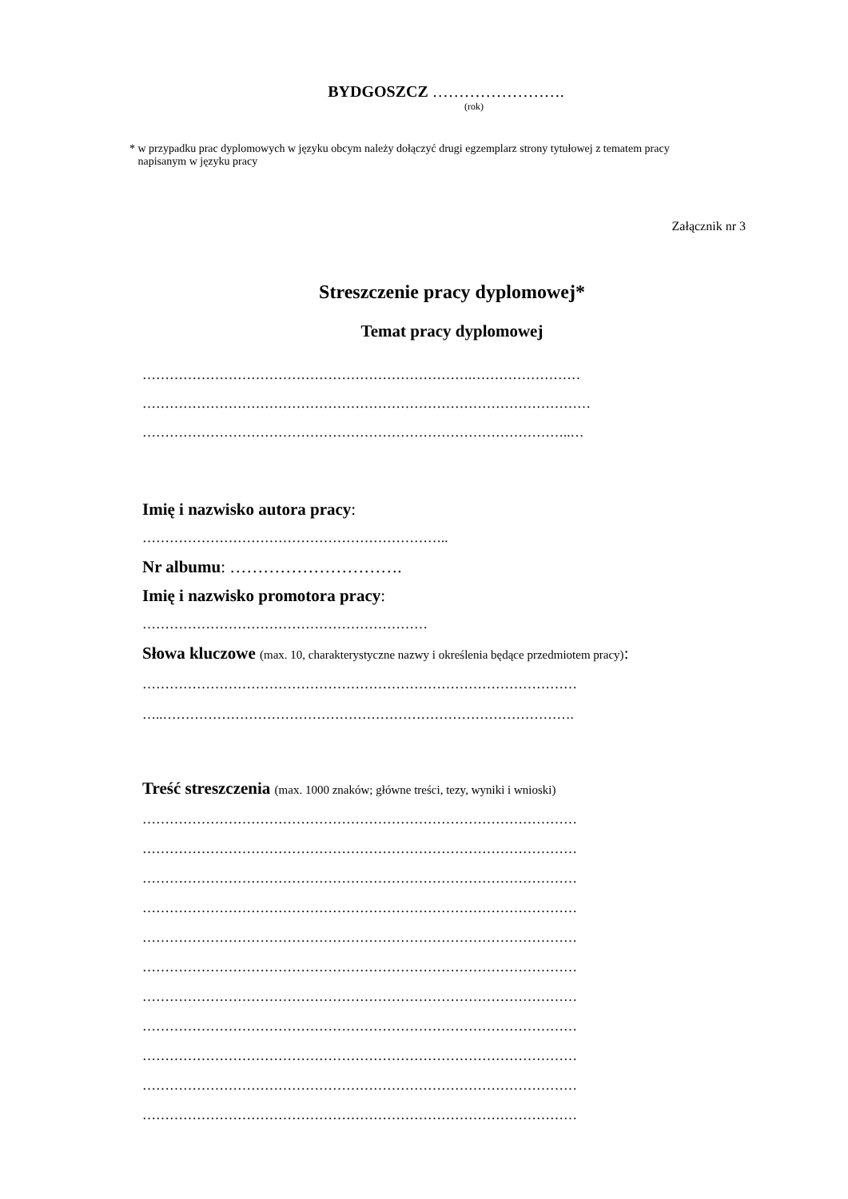BYDGOSZCZ …………………….
(rok)
* w przypadku prac dyplomowych w języku obcym należy dołączyć drugi egzemplarz strony tytułowej z tematem pracy
napisanym w języku pracy
Załącznik nr 3
Streszczenie pracy dyplomowej*
Temat pracy dyplomowej
……………………………………………………………….……………………
………………………………………………………………………………………
…………………………………………………………………………………..…
Imię i nazwisko autora pracy:
…………………………………………………………..
Nr albumu: ………………………….
Imię i nazwisko promotora pracy:
………………………………………………………
Słowa kluczowe (max. 10, charakterystyczne nazwy i określenia będące przedmiotem pracy):
……………………………………………………………………………………
…..……………………………………………………………………………….
Treść streszczenia (max. 1000 znaków; główne treści, tezy, wyniki i wnioski)
……………………………………………………………………………………
……………………………………………………………………………………
……………………………………………………………………………………
……………………………………………………………………………………
……………………………………………………………………………………
……………………………………………………………………………………
……………………………………………………………………………………
……………………………………………………………………………………
……………………………………………………………………………………
……………………………………………………………………………………
……………………………………………………………………………………